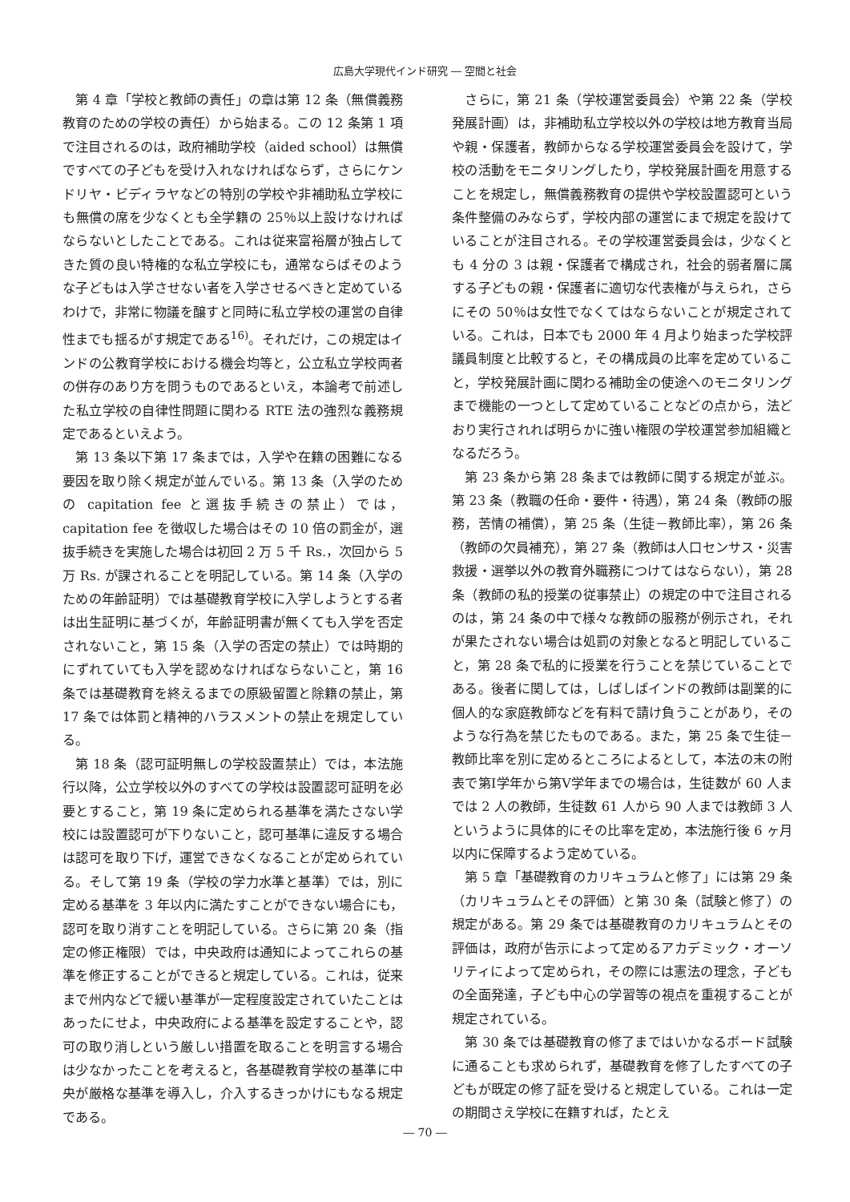広島大学現代インド研究 ― 空間と社会
第 4 章「学校と教師の責任」の章は第 12 条（無償義務教育のための学校の責任）から始まる。この 12 条第 1 項で注目されるのは，政府補助学校（aided school）は無償ですべての子どもを受け入れなければならず，さらにケンドリヤ・ビディラヤなどの特別の学校や非補助私立学校にも無償の席を少なくとも全学籍の 25％以上設けなければならないとしたことである。これは従来富裕層が独占してきた質の良い特権的な私立学校にも，通常ならばそのような子どもは入学させない者を入学させるべきと定めているわけで，非常に物議を醸すと同時に私立学校の運営の自律性までも揺るがす規定である<sup>16)</sup>。それだけ，この規定はインドの公教育学校における機会均等と，公立私立学校両者の併存のあり方を問うものであるといえ，本論考で前述した私立学校の自律性問題に関わる RTE 法の強烈な義務規定であるといえよう。
第 13 条以下第 17 条までは，入学や在籍の困難になる要因を取り除く規定が並んでいる。第 13 条（入学のための capitation fee と選抜手続きの禁止）では，capitation fee を徴収した場合はその 10 倍の罰金が，選抜手続きを実施した場合は初回 2 万 5 千 Rs.，次回から 5 万 Rs. が課されることを明記している。第 14 条（入学のための年齢証明）では基礎教育学校に入学しようとする者は出生証明に基づくが，年齢証明書が無くても入学を否定されないこと，第 15 条（入学の否定の禁止）では時期的にずれていても入学を認めなければならないこと，第 16 条では基礎教育を終えるまでの原級留置と除籍の禁止，第 17 条では体罰と精神的ハラスメントの禁止を規定している。
第 18 条（認可証明無しの学校設置禁止）では，本法施行以降，公立学校以外のすべての学校は設置認可証明を必要とすること，第 19 条に定められる基準を満たさない学校には設置認可が下りないこと，認可基準に違反する場合は認可を取り下げ，運営できなくなることが定められている。そして第 19 条（学校の学力水準と基準）では，別に定める基準を 3 年以内に満たすことができない場合にも，認可を取り消すことを明記している。さらに第 20 条（指定の修正権限）では，中央政府は通知によってこれらの基準を修正することができると規定している。これは，従来まで州内などで緩い基準が一定程度設定されていたことはあったにせよ，中央政府による基準を設定することや，認可の取り消しという厳しい措置を取ることを明言する場合は少なかったことを考えると，各基礎教育学校の基準に中央が厳格な基準を導入し，介入するきっかけにもなる規定である。
さらに，第 21 条（学校運営委員会）や第 22 条（学校発展計画）は，非補助私立学校以外の学校は地方教育当局や親・保護者，教師からなる学校運営委員会を設けて，学校の活動をモニタリングしたり，学校発展計画を用意することを規定し，無償義務教育の提供や学校設置認可という条件整備のみならず，学校内部の運営にまで規定を設けていることが注目される。その学校運営委員会は，少なくとも 4 分の 3 は親・保護者で構成され，社会的弱者層に属する子どもの親・保護者に適切な代表権が与えられ，さらにその 50％は女性でなくてはならないことが規定されている。これは，日本でも 2000 年 4 月より始まった学校評議員制度と比較すると，その構成員の比率を定めていること，学校発展計画に関わる補助金の使途へのモニタリングまで機能の一つとして定めていることなどの点から，法どおり実行されれば明らかに強い権限の学校運営参加組織となるだろう。
第 23 条から第 28 条までは教師に関する規定が並ぶ。第 23 条（教職の任命・要件・待遇），第 24 条（教師の服務，苦情の補償），第 25 条（生徒－教師比率），第 26 条（教師の欠員補充），第 27 条（教師は人口センサス・災害救援・選挙以外の教育外職務につけてはならない），第 28 条（教師の私的授業の従事禁止）の規定の中で注目されるのは，第 24 条の中で様々な教師の服務が例示され，それが果たされない場合は処罰の対象となると明記していること，第 28 条で私的に授業を行うことを禁じていることである。後者に関しては，しばしばインドの教師は副業的に個人的な家庭教師などを有料で請け負うことがあり，そのような行為を禁じたものである。また，第 25 条で生徒－教師比率を別に定めるところによるとして，本法の末の附表で第Ⅰ学年から第Ⅴ学年までの場合は，生徒数が 60 人までは 2 人の教師，生徒数 61 人から 90 人までは教師 3 人というように具体的にその比率を定め，本法施行後 6 ヶ月以内に保障するよう定めている。
第 5 章「基礎教育のカリキュラムと修了」には第 29 条（カリキュラムとその評価）と第 30 条（試験と修了）の規定がある。第 29 条では基礎教育のカリキュラムとその評価は，政府が告示によって定めるアカデミック・オーソリティによって定められ，その際には憲法の理念，子どもの全面発達，子ども中心の学習等の視点を重視することが規定されている。
第 30 条では基礎教育の修了まではいかなるボード試験に通ることも求められず，基礎教育を修了したすべての子どもが既定の修了証を受けると規定している。これは一定の期間さえ学校に在籍すれば，たとえ
― 70 ―